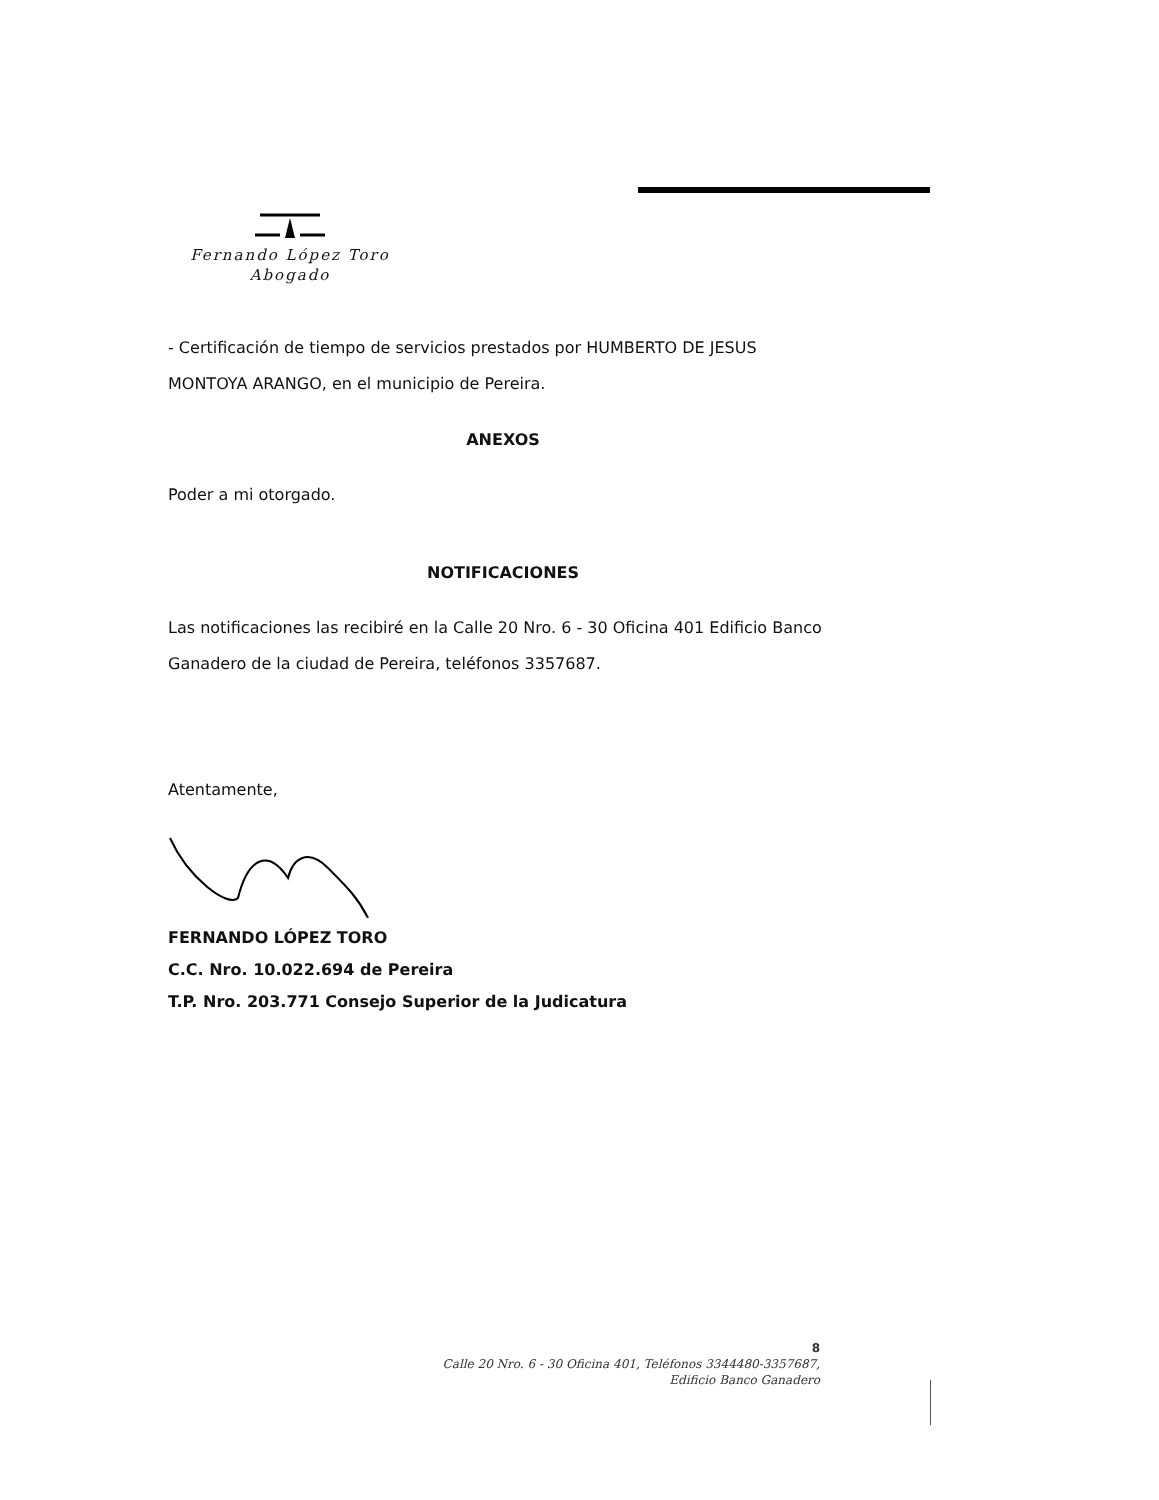Fernando López Toro
Abogado
- Certificación de tiempo de servicios prestados por HUMBERTO DE JESUS MONTOYA ARANGO, en el municipio de Pereira.
ANEXOS
Poder a mi otorgado.
NOTIFICACIONES
Las notificaciones las recibiré en la Calle 20 Nro. 6 - 30 Oficina 401 Edificio Banco Ganadero de la ciudad de Pereira, teléfonos 3357687.
Atentamente,
FERNANDO LÓPEZ TORO
C.C. Nro. 10.022.694 de Pereira
T.P. Nro. 203.771 Consejo Superior de la Judicatura
8
Calle 20 Nro. 6 - 30 Oficina 401, Teléfonos 3344480-3357687,
Edificio Banco Ganadero